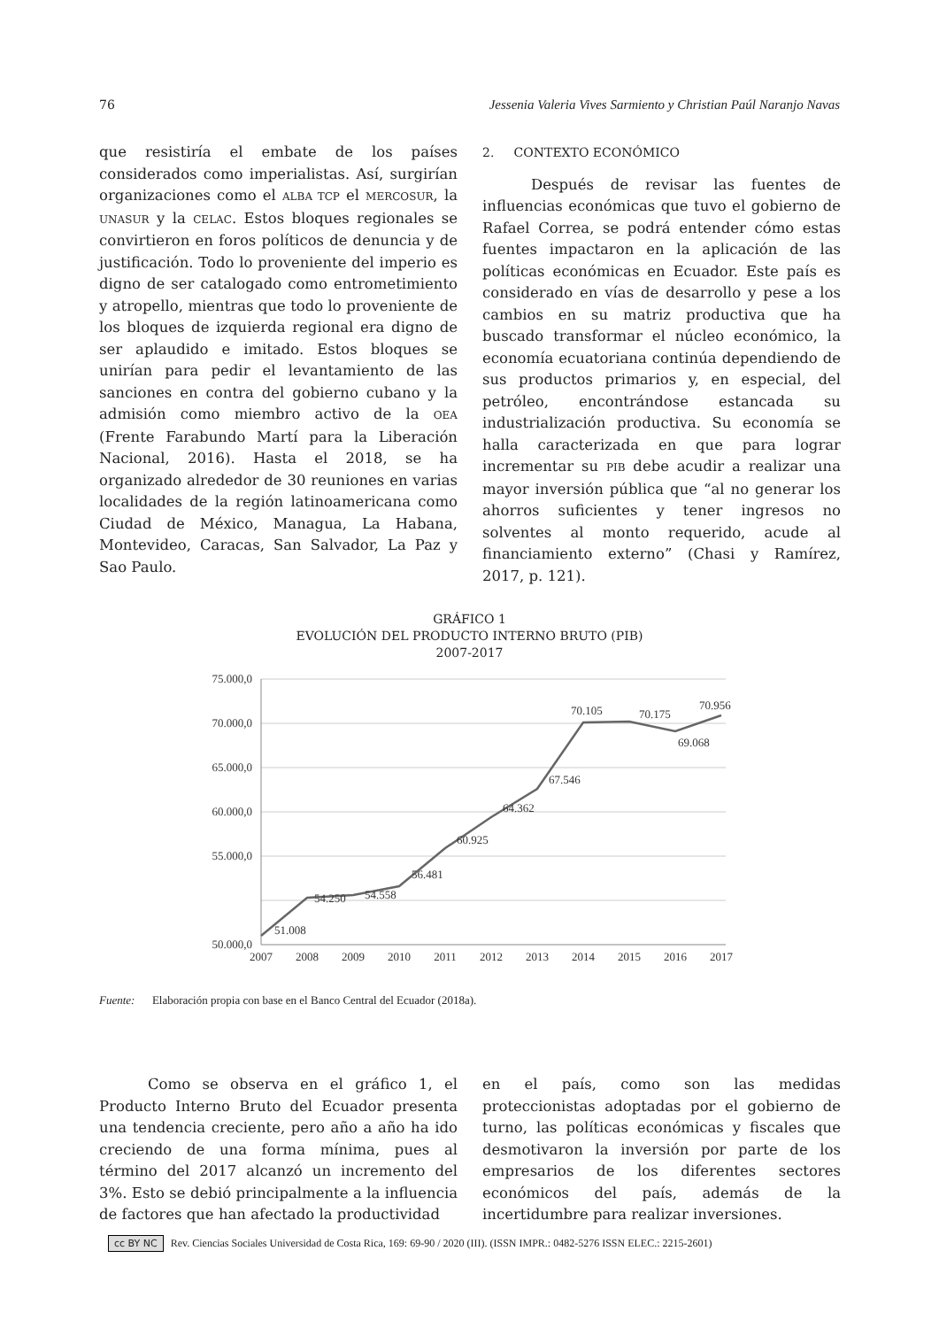76 Jessenia Valeria Vives Sarmiento y Christian Paúl Naranjo Navas
que resistiría el embate de los países considerados como imperialistas. Así, surgirían organizaciones como el ALBA TCP el MERCOSUR, la UNASUR y la CELAC. Estos bloques regionales se convirtieron en foros políticos de denuncia y de justificación. Todo lo proveniente del imperio es digno de ser catalogado como entrometimiento y atropello, mientras que todo lo proveniente de los bloques de izquierda regional era digno de ser aplaudido e imitado. Estos bloques se unirían para pedir el levantamiento de las sanciones en contra del gobierno cubano y la admisión como miembro activo de la OEA (Frente Farabundo Martí para la Liberación Nacional, 2016). Hasta el 2018, se ha organizado alrededor de 30 reuniones en varias localidades de la región latinoamericana como Ciudad de México, Managua, La Habana, Montevideo, Caracas, San Salvador, La Paz y Sao Paulo.
2. CONTEXTO ECONÓMICO
Después de revisar las fuentes de influencias económicas que tuvo el gobierno de Rafael Correa, se podrá entender cómo estas fuentes impactaron en la aplicación de las políticas económicas en Ecuador. Este país es considerado en vías de desarrollo y pese a los cambios en su matriz productiva que ha buscado transformar el núcleo económico, la economía ecuatoriana continúa dependiendo de sus productos primarios y, en especial, del petróleo, encontrándose estancada su industrialización productiva. Su economía se halla caracterizada en que para lograr incrementar su PIB debe acudir a realizar una mayor inversión pública que “al no generar los ahorros suficientes y tener ingresos no solventes al monto requerido, acude al financiamiento externo” (Chasi y Ramírez, 2017, p. 121).
GRÁFICO 1
EVOLUCIÓN DEL PRODUCTO INTERNO BRUTO (PIB)
2007-2017
75.000,0
70.000,0
65.000,0
60.000,0
55.000,0
50.000,0
2007
2008
2009
2010
2011
2012
2013
2014
2015
2016
2017
51.008
54.250
54.558
56.481
60.925
64.362
67.546
70.105
70.175
69.068
70.956
Fuente: Elaboración propia con base en el Banco Central del Ecuador (2018a).
Como se observa en el gráfico 1, el Producto Interno Bruto del Ecuador presenta una tendencia creciente, pero año a año ha ido creciendo de una forma mínima, pues al término del 2017 alcanzó un incremento del 3%. Esto se debió principalmente a la influencia de factores que han afectado la productividad
en el país, como son las medidas proteccionistas adoptadas por el gobierno de turno, las políticas económicas y fiscales que desmotivaron la inversión por parte de los empresarios de los diferentes sectores económicos del país, además de la incertidumbre para realizar inversiones.
cc BY NC Rev. Ciencias Sociales Universidad de Costa Rica, 169: 69-90 / 2020 (III). (ISSN IMPR.: 0482-5276 ISSN ELEC.: 2215-2601)